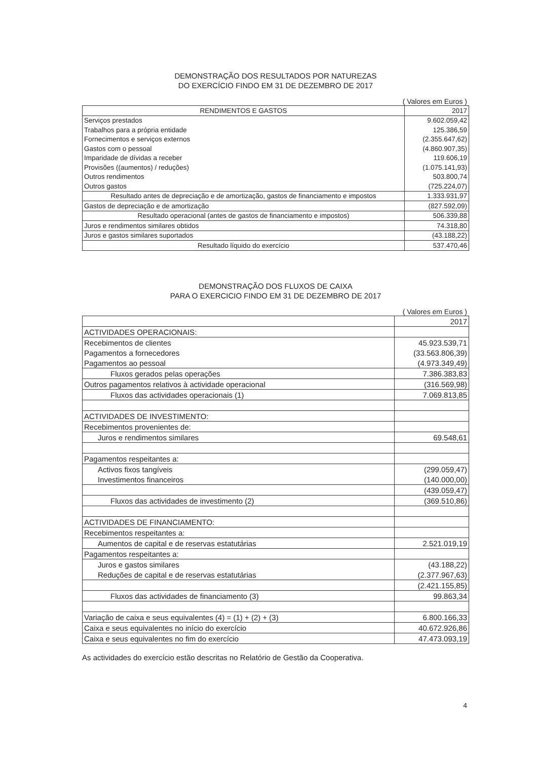DEMONSTRAÇÃO DOS RESULTADOS POR NATUREZAS
DO EXERCÍCIO FINDO EM 31 DE DEZEMBRO DE 2017
( Valores em Euros )
| RENDIMENTOS E GASTOS | 2017 |
| --- | --- |
| Serviços prestados | 9.602.059,42 |
| Trabalhos para a própria entidade | 125.386,59 |
| Fornecimentos e serviços externos | (2.355.647,62) |
| Gastos com o pessoal | (4.860.907,35) |
| Imparidade de dívidas a receber | 119.606,19 |
| Provisões ((aumentos) / reduções) | (1.075.141,93) |
| Outros rendimentos | 503.800,74 |
| Outros gastos | (725.224,07) |
| Resultado antes de depreciação e de amortização, gastos de financiamento e impostos | 1.333.931,97 |
| Gastos de depreciação e de amortização | (827.592,09) |
| Resultado operacional (antes de gastos de financiamento e impostos) | 506.339,88 |
| Juros e rendimentos similares obtidos | 74.318,80 |
| Juros e gastos similares suportados | (43.188,22) |
| Resultado líquido do exercício | 537.470,46 |
DEMONSTRAÇÃO DOS FLUXOS DE CAIXA
PARA O EXERCICIO FINDO EM 31 DE DEZEMBRO DE 2017
( Valores em Euros )
| | 2017 |
| --- | --- |
| ACTIVIDADES OPERACIONAIS: | |
| Recebimentos de clientes | 45.923.539,71 |
| Pagamentos a fornecedores | (33.563.806,39) |
| Pagamentos ao pessoal | (4.973.349,49) |
| Fluxos gerados pelas operações | 7.386.383,83 |
| Outros pagamentos relativos à actividade operacional | (316.569,98) |
| Fluxos das actividades operacionais (1) | 7.069.813,85 |
| ACTIVIDADES DE INVESTIMENTO: | |
| Recebimentos provenientes de: | |
| Juros e rendimentos similares | 69.548,61 |
| Pagamentos respeitantes a: | |
| Activos fixos tangíveis | (299.059,47) |
| Investimentos financeiros | (140.000,00) |
| | (439.059,47) |
| Fluxos das actividades de investimento (2) | (369.510,86) |
| ACTIVIDADES DE FINANCIAMENTO: | |
| Recebimentos respeitantes a: | |
| Aumentos de capital e de reservas estatutárias | 2.521.019,19 |
| Pagamentos respeitantes a: | |
| Juros e gastos similares | (43.188,22) |
| Reduções de capital e de reservas estatutárias | (2.377.967,63) |
| | (2.421.155,85) |
| Fluxos das actividades de financiamento (3) | 99.863,34 |
| Variação de caixa e seus equivalentes (4) = (1) + (2) + (3) | 6.800.166,33 |
| Caixa e seus equivalentes no início do exercício | 40.672.926,86 |
| Caixa e seus equivalentes no fim do exercício | 47.473.093,19 |
As actividades do exercício estão descritas no Relatório de Gestão da Cooperativa.
4